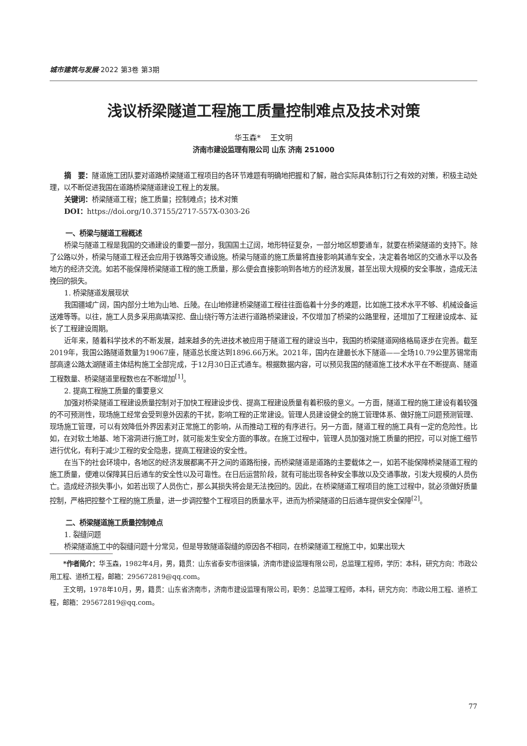城市建筑与发展·2022 第3卷 第3期
浅议桥梁隧道工程施工质量控制难点及技术对策
华玉森* 王文明
济南市建设监理有限公司 山东 济南 251000
摘　要：隧道施工团队要对道路桥梁隧道工程项目的各环节难题有明确地把握和了解，融合实际具体制订行之有效的对策，积极主动处理，以不断促进我国在道路桥梁隧道建设工程上的发展。
关键词：桥梁隧道工程；施工质量；控制难点；技术对策
DOI：https://doi.org/10.37155/2717-557X-0303-26
一、桥梁与隧道工程概述
桥梁与隧道工程是我国的交通建设的重要一部分，我国国土辽阔，地形特征复杂，一部分地区想要通车，就要在桥梁隧道的支持下。除了公路以外，桥梁与隧道工程还会应用于铁路等交通设施。桥梁与隧道的施工质量将直接影响其通车安全，决定着各地区的交通水平以及各地方的经济交流。如若不能保障桥梁隧道工程的施工质量，那么便会直接影响到各地方的经济发展，甚至出现大规模的安全事故，造成无法挽回的损失。
1. 桥梁隧道发展现状
我国疆域广阔，国内部分土地为山地、丘陵。在山地修建桥梁隧道工程往往面临着十分多的难题，比如施工技术水平不够、机械设备运送难等等。以往，施工人员多采用高填深挖、盘山绕行等方法进行道路桥梁建设，不仅增加了桥梁的公路里程，还增加了工程建设成本、延长了工程建设周期。
近年来，随着科学技术的不断发展，越来越多的先进技术被应用于隧道工程的建设当中，我国的桥梁隧道网络格局逐步在完善。截至2019年，我国公路隧道数量为19067座，隧道总长度达到1896.66万米。2021年，国内在建最长水下隧道——全场10.79公里苏锡常南部高速公路太湖隧道主体结构施工全部完成，于12月30日正式通车。根据数据内容，可以预见我国的隧道施工技术水平在不断提高、隧道工程数量、桥梁隧道里程数也在不断增加<sup>[1]</sup>。
2. 提高工程施工质量的重要意义
加强对桥梁隧道工程建设质量控制对于加快工程建设步伐、提高工程建设质量有着积极的意义。一方面，隧道工程的施工建设有着较强的不可预测性，现场施工经常会受到意外因素的干扰，影响工程的正常建设。管理人员建设健全的施工管理体系、做好施工问题预测管理、现场施工管理，可以有效降低外界因素对正常施工的影响，从而推动工程的有序进行。另一方面，隧道工程的施工具有一定的危险性。比如，在对软土地基、地下溶洞进行施工时，就可能发生安全方面的事故。在施工过程中，管理人员加强对施工质量的把控，可以对施工细节进行优化，有利于减少工程的安全隐患，提高工程建设的安全性。
在当下的社会环境中，各地区的经济发展都离不开之间的道路衔接，而桥梁隧道是道路的主要载体之一，如若不能保障桥梁隧道工程的施工质量，便难以保障其日后通车的安全性以及可靠性。在日后运营阶段，就有可能出现各种安全事故以及交通事故，引发大规模的人员伤亡。造成经济损失事小，如若出现了人员伤亡，那么其损失将会是无法挽回的。因此，在桥梁隧道工程项目的施工过程中，就必须做好质量控制，严格把控整个工程的施工质量，进一步调控整个工程项目的质量水平，进而为桥梁隧道的日后通车提供安全保障<sup>[2]</sup>。
二、桥梁隧道施工质量控制难点
1. 裂缝问题
桥梁隧道施工中的裂缝问题十分常见，但是导致隧道裂缝的原因各不相同，在桥梁隧道工程施工中，如果出现大
*作者简介：华玉森，1982年4月，男，籍贯：山东省泰安市徂徕镇，济南市建设监理有限公司，总监理工程师，学历：本科，研究方向：市政公用工程、道桥工程，邮箱：295672819@qq.com。
王文明，1978年10月，男，籍贯：山东省济南市，济南市建设监理有限公司，职务：总监理工程师，本科，研究方向：市政公用工程、道桥工程，邮箱：295672819@qq.com。
77